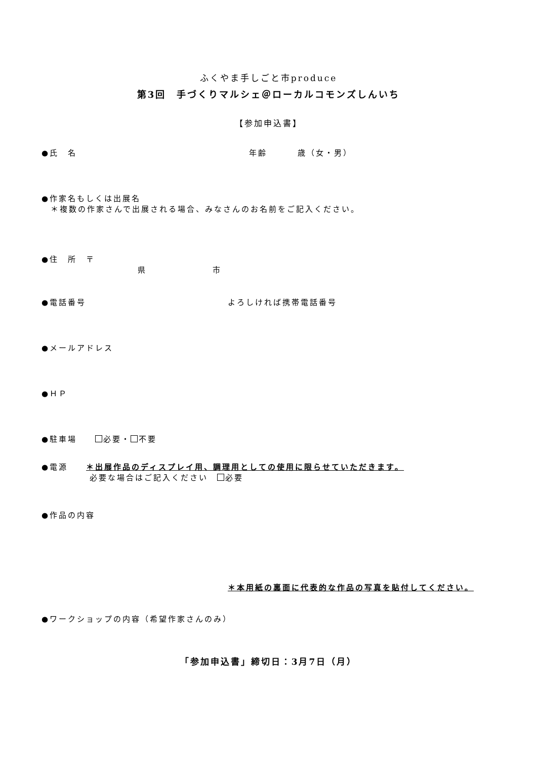ふくやま手しごと市produce
第3回　手づくりマルシェ＠ローカルコモンズしんいち
【参加申込書】
●氏　名 年齢 歳（女・男）
●作家名もしくは出展名
　＊複数の作家さんで出展される場合、みなさんのお名前をご記入ください。
●住　所　〒
県 市
●電話番号 よろしければ携帯電話番号
●メールアドレス
●ＨＰ
●駐車場　　 必要・ 不要
●電源　　＊出展作品のディスプレイ用、調理用としての使用に限らせていただきます。
必要な場合はご記入ください　 必要
●作品の内容
＊本用紙の裏面に代表的な作品の写真を貼付してください。
●ワークショップの内容（希望作家さんのみ）
「参加申込書」締切日：3月7日（月）